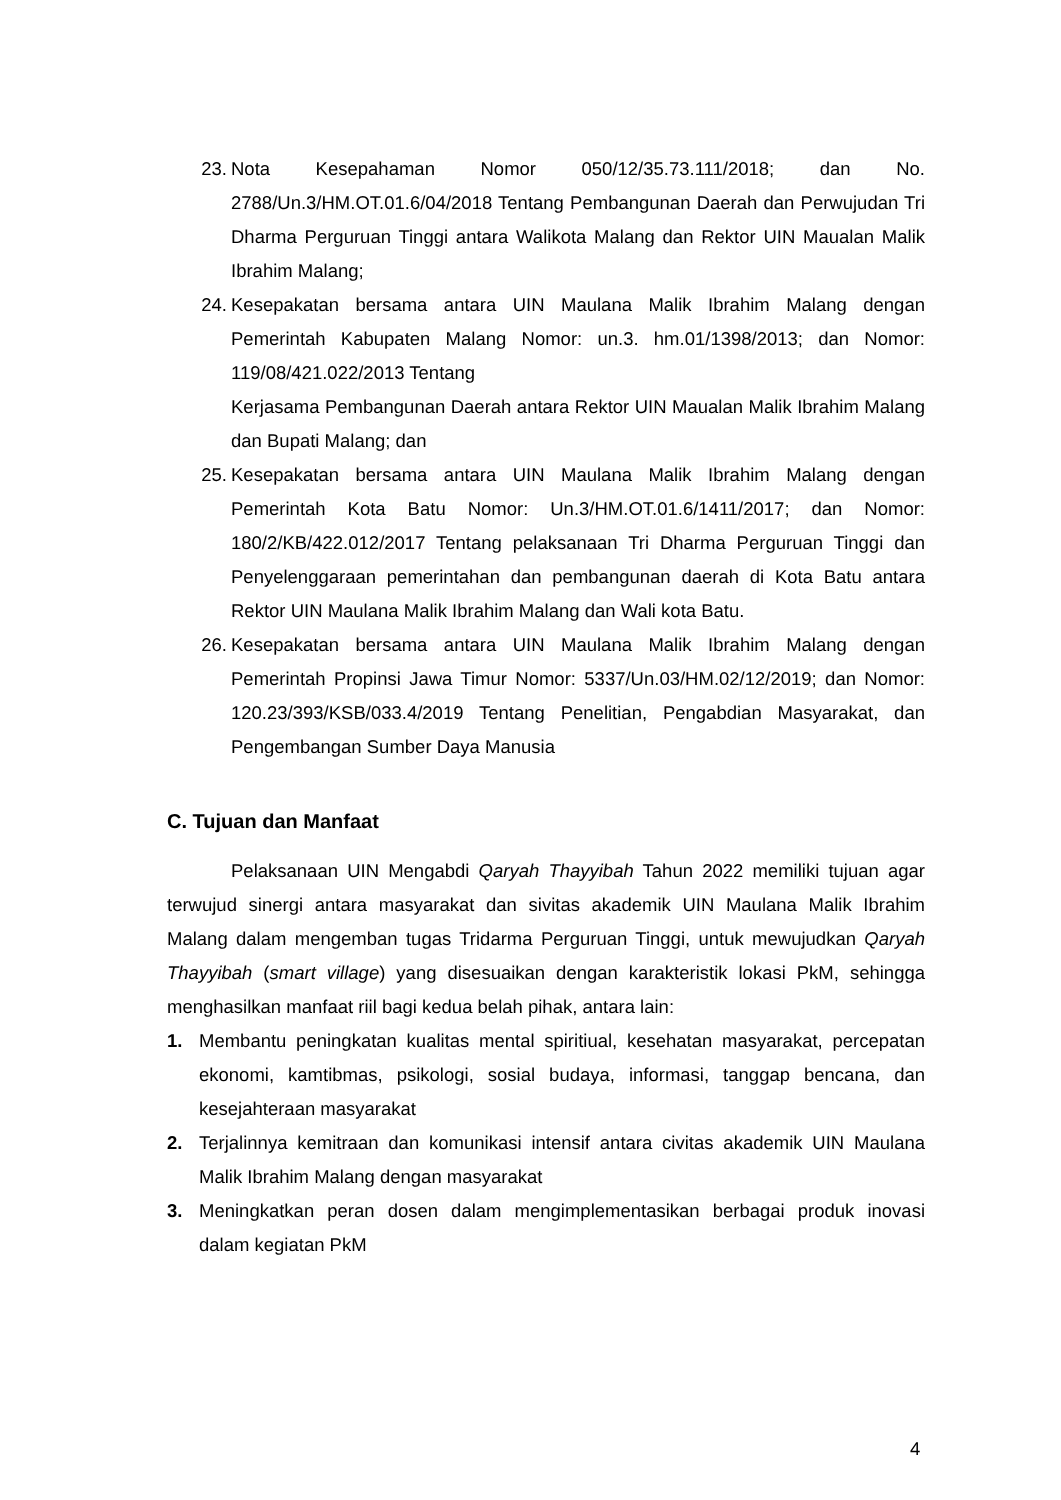23. Nota Kesepahaman Nomor 050/12/35.73.111/2018; dan No. 2788/Un.3/HM.OT.01.6/04/2018 Tentang Pembangunan Daerah dan Perwujudan Tri Dharma Perguruan Tinggi antara Walikota Malang dan Rektor UIN Maualan Malik Ibrahim Malang;
24. Kesepakatan bersama antara UIN Maulana Malik Ibrahim Malang dengan Pemerintah Kabupaten Malang Nomor: un.3. hm.01/1398/2013; dan Nomor: 119/08/421.022/2013 Tentang
Kerjasama Pembangunan Daerah antara Rektor UIN Maualan Malik Ibrahim Malang dan Bupati Malang; dan
25. Kesepakatan bersama antara UIN Maulana Malik Ibrahim Malang dengan Pemerintah Kota Batu Nomor: Un.3/HM.OT.01.6/1411/2017; dan Nomor: 180/2/KB/422.012/2017 Tentang pelaksanaan Tri Dharma Perguruan Tinggi dan Penyelenggaraan pemerintahan dan pembangunan daerah di Kota Batu antara Rektor UIN Maulana Malik Ibrahim Malang dan Wali kota Batu.
26. Kesepakatan bersama antara UIN Maulana Malik Ibrahim Malang dengan Pemerintah Propinsi Jawa Timur Nomor: 5337/Un.03/HM.02/12/2019; dan Nomor: 120.23/393/KSB/033.4/2019 Tentang Penelitian, Pengabdian Masyarakat, dan Pengembangan Sumber Daya Manusia
C. Tujuan dan Manfaat
Pelaksanaan UIN Mengabdi Qaryah Thayyibah Tahun 2022 memiliki tujuan agar terwujud sinergi antara masyarakat dan sivitas akademik UIN Maulana Malik Ibrahim Malang dalam mengemban tugas Tridarma Perguruan Tinggi, untuk mewujudkan Qaryah Thayyibah (smart village) yang disesuaikan dengan karakteristik lokasi PkM, sehingga menghasilkan manfaat riil bagi kedua belah pihak, antara lain:
1. Membantu peningkatan kualitas mental spiritiual, kesehatan masyarakat, percepatan ekonomi, kamtibmas, psikologi, sosial budaya, informasi, tanggap bencana, dan kesejahteraan masyarakat
2. Terjalinnya kemitraan dan komunikasi intensif antara civitas akademik UIN Maulana Malik Ibrahim Malang dengan masyarakat
3. Meningkatkan peran dosen dalam mengimplementasikan berbagai produk inovasi dalam kegiatan PkM
4